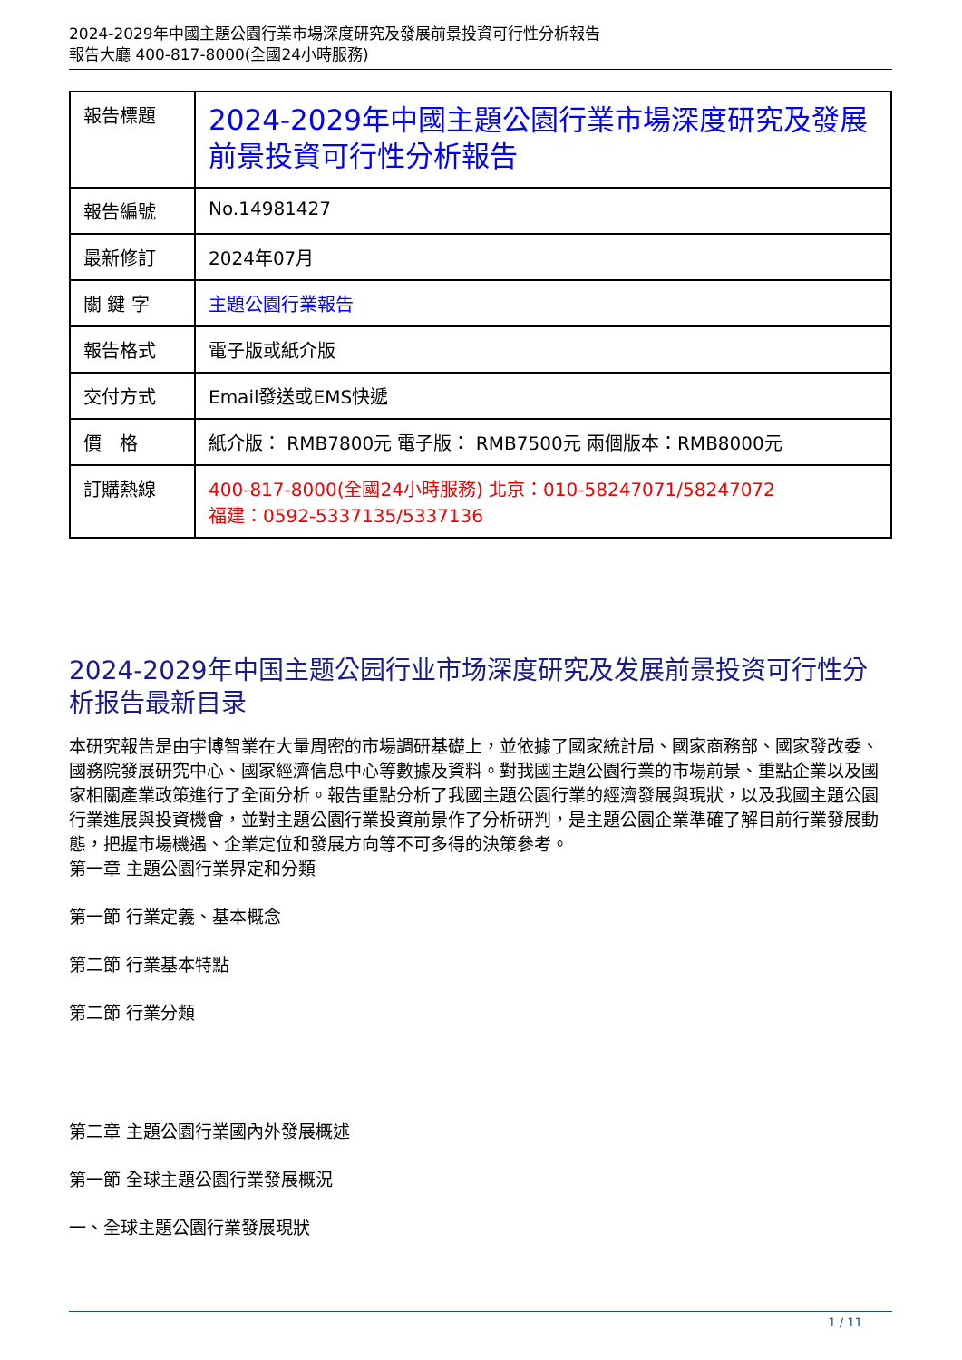2024-2029年中國主題公園行業市場深度研究及發展前景投資可行性分析報告
報告大廳 400-817-8000(全國24小時服務)
| 報告標題 | 2024-2029年中國主題公園行業市場深度研究及發展前景投資可行性分析報告 |
| 報告編號 | No.14981427 |
| 最新修訂 | 2024年07月 |
| 關 鍵 字 | 主題公園行業報告 |
| 報告格式 | 電子版或紙介版 |
| 交付方式 | Email發送或EMS快遞 |
| 價 格 | 紙介版： RMB7800元 電子版： RMB7500元 兩個版本：RMB8000元 |
| 訂購熱線 | 400-817-8000(全國24小時服務) 北京：010-58247071/58247072 福建：0592-5337135/5337136 |
2024-2029年中国主题公园行业市场深度研究及发展前景投资可行性分析报告最新目录
本研究報告是由宇博智業在大量周密的市場調研基礎上，並依據了國家統計局、國家商務部、國家發改委、國務院發展研究中心、國家經濟信息中心等數據及資料。對我國主題公園行業的市場前景、重點企業以及國家相關產業政策進行了全面分析。報告重點分析了我國主題公園行業的經濟發展與現狀，以及我國主題公園行業進展與投資機會，並對主題公園行業投資前景作了分析研判，是主題公園企業準確了解目前行業發展動態，把握市場機遇、企業定位和發展方向等不可多得的決策參考。
第一章 主題公園行業界定和分類
第一節 行業定義、基本概念
第二節 行業基本特點
第二節 行業分類
第二章 主題公園行業國內外發展概述
第一節 全球主題公園行業發展概況
一、全球主題公園行業發展現狀
1 / 11